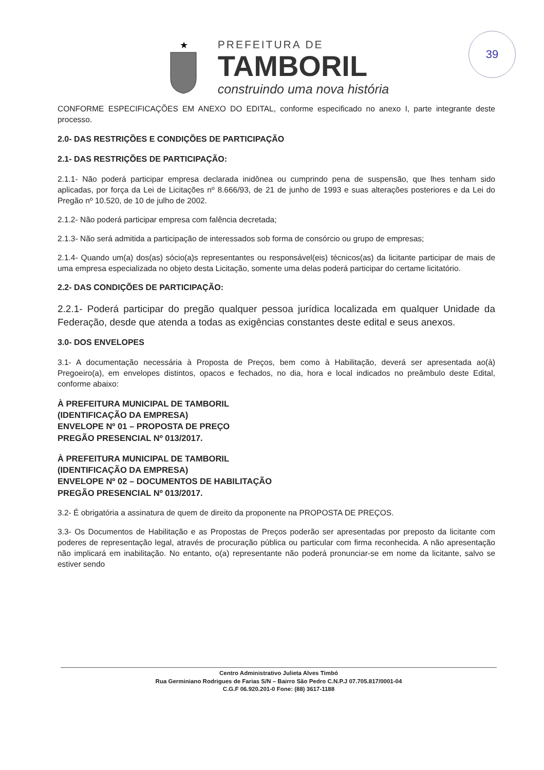★
PREFEITURA DE
TAMBORIL
construindo uma nova história
39
CONFORME ESPECIFICAÇÕES EM ANEXO DO EDITAL, conforme especificado no anexo I, parte integrante deste processo.
2.0- DAS RESTRIÇÕES E CONDIÇÕES DE PARTICIPAÇÃO
2.1- DAS RESTRIÇÕES DE PARTICIPAÇÃO:
2.1.1- Não poderá participar empresa declarada inidônea ou cumprindo pena de suspensão, que lhes tenham sido aplicadas, por força da Lei de Licitações nº 8.666/93, de 21 de junho de 1993 e suas alterações posteriores e da Lei do Pregão nº 10.520, de 10 de julho de 2002.
2.1.2- Não poderá participar empresa com falência decretada;
2.1.3- Não será admitida a participação de interessados sob forma de consórcio ou grupo de empresas;
2.1.4- Quando um(a) dos(as) sócio(a)s representantes ou responsável(eis) técnicos(as) da licitante participar de mais de uma empresa especializada no objeto desta Licitação, somente uma delas poderá participar do certame licitatório.
2.2- DAS CONDIÇÕES DE PARTICIPAÇÃO:
2.2.1- Poderá participar do pregão qualquer pessoa jurídica localizada em qualquer Unidade da Federação, desde que atenda a todas as exigências constantes deste edital e seus anexos.
3.0- DOS ENVELOPES
3.1- A documentação necessária à Proposta de Preços, bem como à Habilitação, deverá ser apresentada ao(à) Pregoeiro(a), em envelopes distintos, opacos e fechados, no dia, hora e local indicados no preâmbulo deste Edital, conforme abaixo:
À PREFEITURA MUNICIPAL DE TAMBORIL
(IDENTIFICAÇÃO DA EMPRESA)
ENVELOPE Nº 01 – PROPOSTA DE PREÇO
PREGÃO PRESENCIAL Nº 013/2017.
À PREFEITURA MUNICIPAL DE TAMBORIL
(IDENTIFICAÇÃO DA EMPRESA)
ENVELOPE Nº 02 – DOCUMENTOS DE HABILITAÇÃO
PREGÃO PRESENCIAL Nº 013/2017.
3.2- É obrigatória a assinatura de quem de direito da proponente na PROPOSTA DE PREÇOS.
3.3- Os Documentos de Habilitação e as Propostas de Preços poderão ser apresentadas por preposto da licitante com poderes de representação legal, através de procuração pública ou particular com firma reconhecida. A não apresentação não implicará em inabilitação. No entanto, o(a) representante não poderá pronunciar-se em nome da licitante, salvo se estiver sendo
Centro Administrativo Julieta Alves Timbó
Rua Germiniano Rodrigues de Farias S/N – Bairro São Pedro C.N.P.J 07.705.817/0001-04
C.G.F 06.920.201-0 Fone: (88) 3617-1188